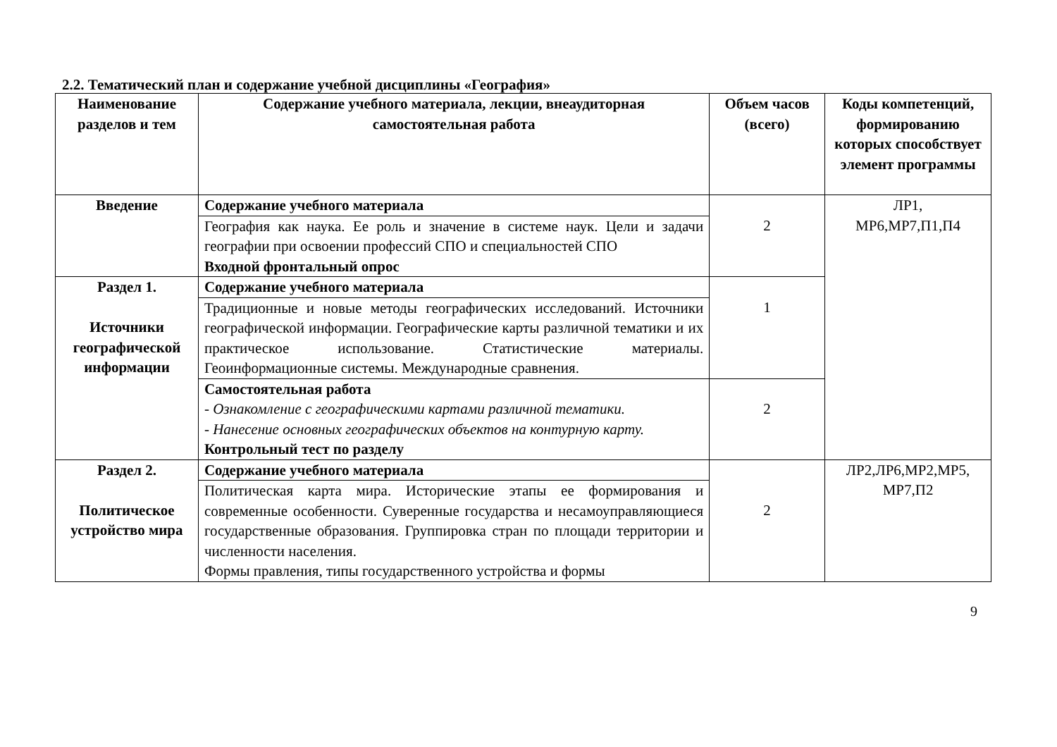2.2. Тематический план и содержание учебной дисциплины «География»
| Наименование разделов и тем | Содержание учебного материала, лекции, внеаудиторная самостоятельная работа | Объем часов (всего) | Коды компетенций, формированию которых способствует элемент программы |
| --- | --- | --- | --- |
| Введение | Содержание учебного материала | 2 | ЛР1, МР6,МР7,П1,П4 |
| | География как наука. Ее роль и значение в системе наук. Цели и задачи географии при освоении профессий СПО и специальностей СПО Входной фронтальный опрос | | |
| Раздел 1. Источники географической информации | Содержание учебного материала | 1 | |
| | Традиционные и новые методы географических исследований. Источники географической информации. Географические карты различной тематики и их практическое использование. Статистические материалы. Геоинформационные системы. Международные сравнения. | | |
| | Самостоятельная работа - Ознакомление с географическими картами различной тематики. - Нанесение основных географических объектов на контурную карту. Контрольный тест по разделу | 2 | |
| Раздел 2. Политическое устройство мира | Содержание учебного материала | 2 | ЛР2,ЛР6,МР2,МР5, МР7,П2 |
| | Политическая карта мира. Исторические этапы ее формирования и современные особенности. Суверенные государства и несамоуправляющиеся государственные образования. Группировка стран по площади территории и численности населения. Формы правления, типы государственного устройства и формы | | |
9